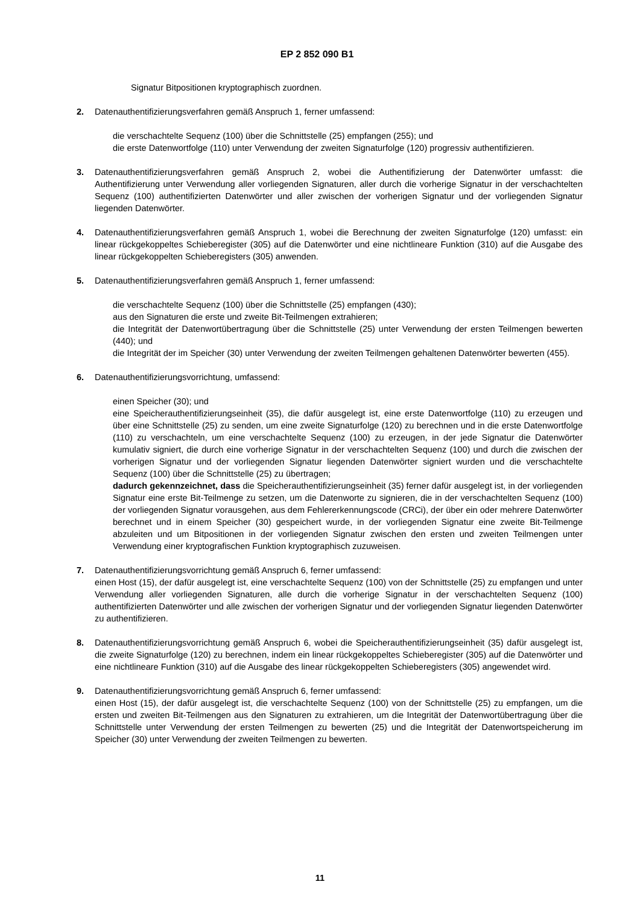EP 2 852 090 B1
Signatur Bitpositionen kryptographisch zuordnen.
2. Datenauthentifizierungsverfahren gemäß Anspruch 1, ferner umfassend:
die verschachtelte Sequenz (100) über die Schnittstelle (25) empfangen (255); und
die erste Datenwortfolge (110) unter Verwendung der zweiten Signaturfolge (120) progressiv authentifizieren.
3. Datenauthentifizierungsverfahren gemäß Anspruch 2, wobei die Authentifizierung der Datenwörter umfasst: die Authentifizierung unter Verwendung aller vorliegenden Signaturen, aller durch die vorherige Signatur in der verschachtelten Sequenz (100) authentifizierten Datenwörter und aller zwischen der vorherigen Signatur und der vorliegenden Signatur liegenden Datenwörter.
4. Datenauthentifizierungsverfahren gemäß Anspruch 1, wobei die Berechnung der zweiten Signaturfolge (120) umfasst: ein linear rückgekoppeltes Schieberegister (305) auf die Datenwörter und eine nichtlineare Funktion (310) auf die Ausgabe des linear rückgekoppelten Schieberegisters (305) anwenden.
5. Datenauthentifizierungsverfahren gemäß Anspruch 1, ferner umfassend:
die verschachtelte Sequenz (100) über die Schnittstelle (25) empfangen (430);
aus den Signaturen die erste und zweite Bit-Teilmengen extrahieren;
die Integrität der Datenwortübertragung über die Schnittstelle (25) unter Verwendung der ersten Teilmengen bewerten (440); und
die Integrität der im Speicher (30) unter Verwendung der zweiten Teilmengen gehaltenen Datenwörter bewerten (455).
6. Datenauthentifizierungsvorrichtung, umfassend:
einen Speicher (30); und
eine Speicherauthentifizierungseinheit (35), die dafür ausgelegt ist, eine erste Datenwortfolge (110) zu erzeugen und über eine Schnittstelle (25) zu senden, um eine zweite Signaturfolge (120) zu berechnen und in die erste Datenwortfolge (110) zu verschachteln, um eine verschachtelte Sequenz (100) zu erzeugen, in der jede Signatur die Datenwörter kumulativ signiert, die durch eine vorherige Signatur in der verschachtelten Sequenz (100) und durch die zwischen der vorherigen Signatur und der vorliegenden Signatur liegenden Datenwörter signiert wurden und die verschachtelte Sequenz (100) über die Schnittstelle (25) zu übertragen;
dadurch gekennzeichnet, dass die Speicherauthentifizierungseinheit (35) ferner dafür ausgelegt ist, in der vorliegenden Signatur eine erste Bit-Teilmenge zu setzen, um die Datenworte zu signieren, die in der verschachtelten Sequenz (100) der vorliegenden Signatur vorausgehen, aus dem Fehlererkennungscode (CRCi), der über ein oder mehrere Datenwörter berechnet und in einem Speicher (30) gespeichert wurde, in der vorliegenden Signatur eine zweite Bit-Teilmenge abzuleiten und um Bitpositionen in der vorliegenden Signatur zwischen den ersten und zweiten Teilmengen unter Verwendung einer kryptografischen Funktion kryptographisch zuzuweisen.
7. Datenauthentifizierungsvorrichtung gemäß Anspruch 6, ferner umfassend:
einen Host (15), der dafür ausgelegt ist, eine verschachtelte Sequenz (100) von der Schnittstelle (25) zu empfangen und unter Verwendung aller vorliegenden Signaturen, alle durch die vorherige Signatur in der verschachtelten Sequenz (100) authentifizierten Datenwörter und alle zwischen der vorherigen Signatur und der vorliegenden Signatur liegenden Datenwörter zu authentifizieren.
8. Datenauthentifizierungsvorrichtung gemäß Anspruch 6, wobei die Speicherauthentifizierungseinheit (35) dafür ausgelegt ist, die zweite Signaturfolge (120) zu berechnen, indem ein linear rückgekoppeltes Schieberegister (305) auf die Datenwörter und eine nichtlineare Funktion (310) auf die Ausgabe des linear rückgekoppelten Schieberegisters (305) angewendet wird.
9. Datenauthentifizierungsvorrichtung gemäß Anspruch 6, ferner umfassend:
einen Host (15), der dafür ausgelegt ist, die verschachtelte Sequenz (100) von der Schnittstelle (25) zu empfangen, um die ersten und zweiten Bit-Teilmengen aus den Signaturen zu extrahieren, um die Integrität der Datenwortübertragung über die Schnittstelle unter Verwendung der ersten Teilmengen zu bewerten (25) und die Integrität der Datenwortspeicherung im Speicher (30) unter Verwendung der zweiten Teilmengen zu bewerten.
11